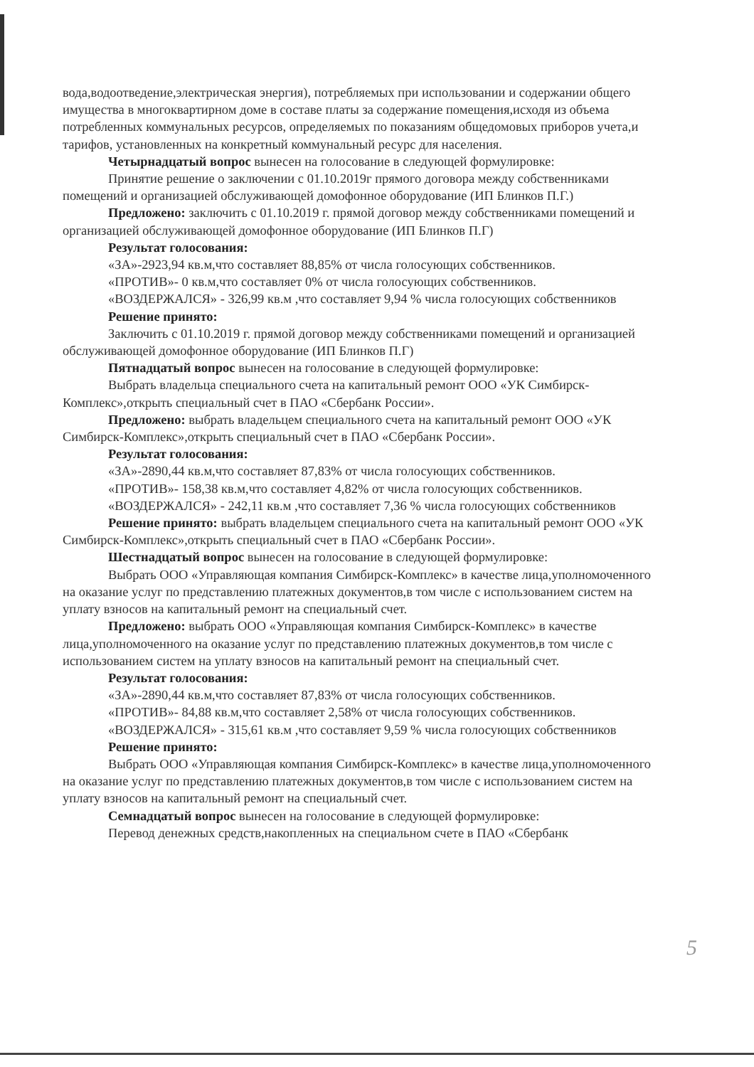вода,водоотведение,электрическая энергия), потребляемых при использовании и содержании общего имущества в многоквартирном доме в составе платы за содержание помещения,исходя из объема потребленных коммунальных ресурсов, определяемых по показаниям общедомовых приборов учета,и тарифов, установленных на конкретный коммунальный ресурс для населения.
Четырнадцатый вопрос вынесен на голосование в следующей формулировке:
Принятие решение о заключении с 01.10.2019г прямого договора между собственниками помещений и организацией обслуживающей домофонное оборудование (ИП Блинков П.Г.)
Предложено: заключить с 01.10.2019 г. прямой договор между собственниками помещений и организацией обслуживающей домофонное оборудование (ИП Блинков П.Г)
Результат голосования:
«ЗА»-2923,94 кв.м,что составляет 88,85% от числа голосующих собственников.
«ПРОТИВ»- 0 кв.м,что составляет 0% от числа голосующих собственников.
«ВОЗДЕРЖАЛСЯ» - 326,99 кв.м ,что составляет 9,94 % числа голосующих собственников
Решение принято:
Заключить с 01.10.2019 г. прямой договор между собственниками помещений и организацией обслуживающей домофонное оборудование (ИП Блинков П.Г)
Пятнадцатый вопрос вынесен на голосование в следующей формулировке:
Выбрать владельца специального счета на капитальный ремонт ООО «УК Симбирск-Комплекс»,открыть специальный счет в ПАО «Сбербанк России».
Предложено: выбрать владельцем специального счета на капитальный ремонт ООО «УК Симбирск-Комплекс»,открыть специальный счет в ПАО «Сбербанк России».
Результат голосования:
«ЗА»-2890,44 кв.м,что составляет 87,83% от числа голосующих собственников.
«ПРОТИВ»- 158,38 кв.м,что составляет 4,82% от числа голосующих собственников.
«ВОЗДЕРЖАЛСЯ» - 242,11 кв.м ,что составляет 7,36 % числа голосующих собственников
Решение принято: выбрать владельцем специального счета на капитальный ремонт ООО «УК Симбирск-Комплекс»,открыть специальный счет в ПАО «Сбербанк России».
Шестнадцатый вопрос вынесен на голосование в следующей формулировке:
Выбрать ООО «Управляющая компания Симбирск-Комплекс» в качестве лица,уполномоченного на оказание услуг по представлению платежных документов,в том числе с использованием систем на уплату взносов на капитальный ремонт на специальный счет.
Предложено: выбрать ООО «Управляющая компания Симбирск-Комплекс» в качестве лица,уполномоченного на оказание услуг по представлению платежных документов,в том числе с использованием систем на уплату взносов на капитальный ремонт на специальный счет.
Результат голосования:
«ЗА»-2890,44 кв.м,что составляет 87,83% от числа голосующих собственников.
«ПРОТИВ»- 84,88 кв.м,что составляет 2,58% от числа голосующих собственников.
«ВОЗДЕРЖАЛСЯ» - 315,61 кв.м ,что составляет 9,59 % числа голосующих собственников
Решение принято:
Выбрать ООО «Управляющая компания Симбирск-Комплекс» в качестве лица,уполномоченного на оказание услуг по представлению платежных документов,в том числе с использованием систем на уплату взносов на капитальный ремонт на специальный счет.
Семнадцатый вопрос вынесен на голосование в следующей формулировке:
Перевод денежных средств,накопленных на специальном счете в ПАО «Сбербанк
5